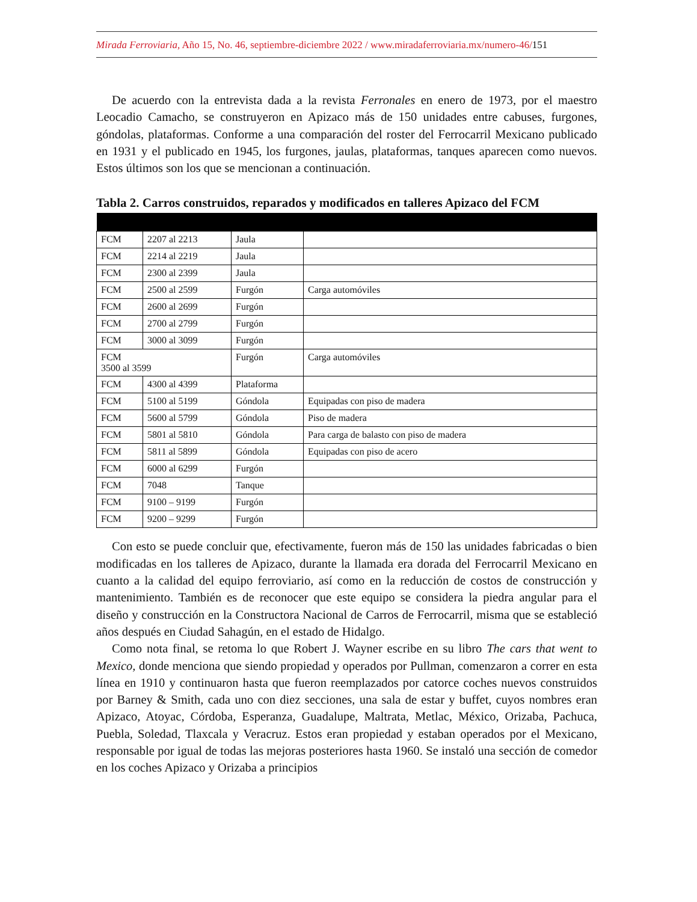Mirada Ferroviaria, Año 15, No. 46, septiembre-diciembre 2022 / www.miradaferroviaria.mx/numero-46/151
De acuerdo con la entrevista dada a la revista Ferronales en enero de 1973, por el maestro Leocadio Camacho, se construyeron en Apizaco más de 150 unidades entre cabuses, furgones, góndolas, plataformas. Conforme a una comparación del roster del Ferrocarril Mexicano publicado en 1931 y el publicado en 1945, los furgones, jaulas, plataformas, tanques aparecen como nuevos. Estos últimos son los que se mencionan a continuación.
Tabla 2. Carros construidos, reparados y modificados en talleres Apizaco del FCM
| FCM | 2207 al 2213 | Jaula | |
| FCM | 2214 al 2219 | Jaula | |
| FCM | 2300 al 2399 | Jaula | |
| FCM | 2500 al 2599 | Furgón | Carga automóviles |
| FCM | 2600 al 2699 | Furgón | |
| FCM | 2700 al 2799 | Furgón | |
| FCM | 3000 al 3099 | Furgón | |
| FCM 3500 al 3599 | | Furgón | Carga automóviles |
| FCM | 4300 al 4399 | Plataforma | |
| FCM | 5100 al 5199 | Góndola | Equipadas con piso de madera |
| FCM | 5600 al 5799 | Góndola | Piso de madera |
| FCM | 5801 al 5810 | Góndola | Para carga de balasto con piso de madera |
| FCM | 5811 al 5899 | Góndola | Equipadas con piso de acero |
| FCM | 6000 al 6299 | Furgón | |
| FCM | 7048 | Tanque | |
| FCM | 9100 – 9199 | Furgón | |
| FCM | 9200 – 9299 | Furgón | |
Con esto se puede concluir que, efectivamente, fueron más de 150 las unidades fabricadas o bien modificadas en los talleres de Apizaco, durante la llamada era dorada del Ferrocarril Mexicano en cuanto a la calidad del equipo ferroviario, así como en la reducción de costos de construcción y mantenimiento. También es de reconocer que este equipo se considera la piedra angular para el diseño y construcción en la Constructora Nacional de Carros de Ferrocarril, misma que se estableció años después en Ciudad Sahagún, en el estado de Hidalgo.
Como nota final, se retoma lo que Robert J. Wayner escribe en su libro The cars that went to Mexico, donde menciona que siendo propiedad y operados por Pullman, comenzaron a correr en esta línea en 1910 y continuaron hasta que fueron reemplazados por catorce coches nuevos construidos por Barney & Smith, cada uno con diez secciones, una sala de estar y buffet, cuyos nombres eran Apizaco, Atoyac, Córdoba, Esperanza, Guadalupe, Maltrata, Metlac, México, Orizaba, Pachuca, Puebla, Soledad, Tlaxcala y Veracruz. Estos eran propiedad y estaban operados por el Mexicano, responsable por igual de todas las mejoras posteriores hasta 1960. Se instaló una sección de comedor en los coches Apizaco y Orizaba a principios